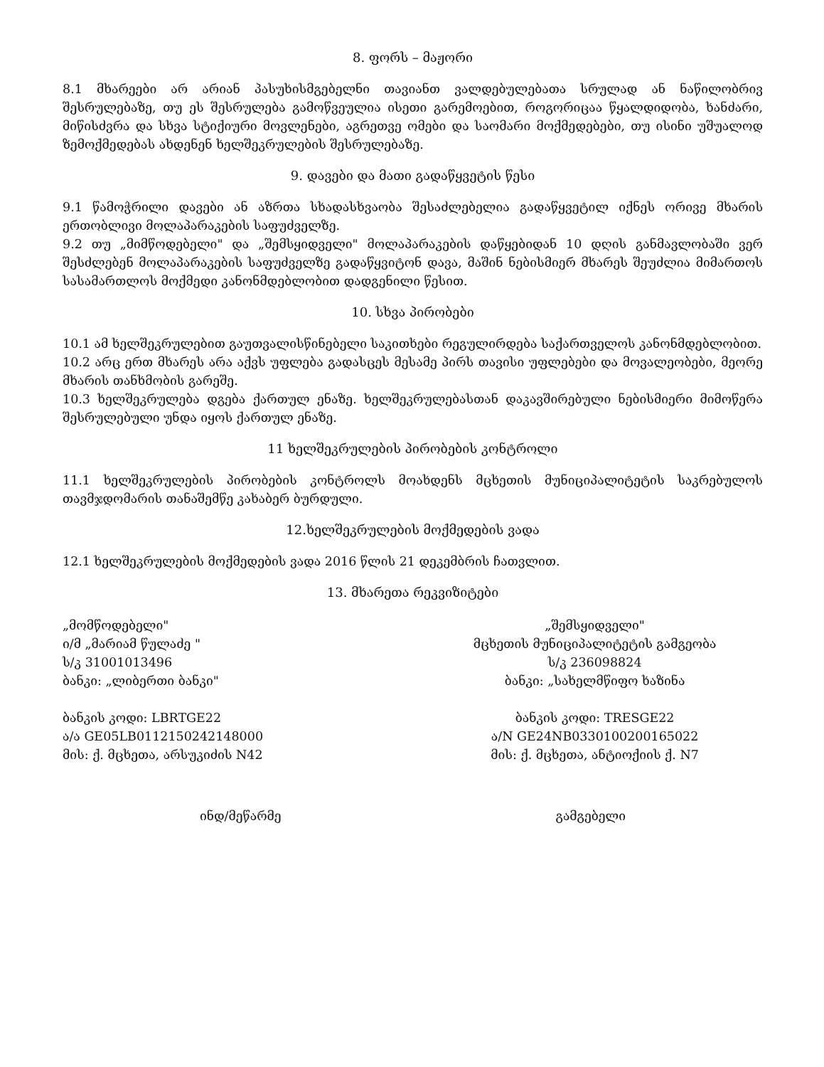8. ფორს – მაჟორი
8.1 მხარეები არ არიან პასუხისმგებელნი თავიანთ ვალდებულებათა სრულად ან ნაწილობრივ შესრულებაზე, თუ ეს შესრულება გამოწვეულია ისეთი გარემოებით, როგორიცაა წყალდიდობა, ხანძარი, მიწისძვრა და სხვა სტიქიური მოვლენები, აგრეთვე ომები და საომარი მოქმედებები, თუ ისინი უშუალოდ ზემოქმედებას ახდენენ ხელშეკრულების შესრულებაზე.
9. დავები და მათი გადაწყვეტის წესი
9.1 წამოჭრილი დავები ან აზრთა სხადასხვაობა შესაძლებელია გადაწყვეტილ იქნეს ორივე მხარის ერთობლივი მოლაპარაკების საფუძველზე.
9.2 თუ „მიმწოდებელი" და „შემსყიდველი" მოლაპარაკების დაწყებიდან 10 დღის განმავლობაში ვერ შესძლებენ მოლაპარაკების საფუძველზე გადაწყვიტონ დავა, მაშინ ნებისმიერ მხარეს შეუძლია მიმართოს სასამართლოს მოქმედი კანონმდებლობით დადგენილი წესით.
10. სხვა პირობები
10.1 ამ ხელშეკრულებით გაუთვალისწინებელი საკითხები რეგულირდება საქართველოს კანონმდებლობით.
10.2 არც ერთ მხარეს არა აქვს უფლება გადასცეს მესამე პირს თავისი უფლებები და მოვალეობები, მეორე მხარის თანხმობის გარეშე.
10.3 ხელშეკრულება დგება ქართულ ენაზე. ხელშეკრულებასთან დაკავშირებული ნებისმიერი მიმოწერა შესრულებული უნდა იყოს ქართულ ენაზე.
11 ხელშეკრულების პირობების კონტროლი
11.1 ხელშეკრულების პირობების კონტროლს მოახდენს მცხეთის მუნიციპალიტეტის საკრებულოს თავმჯდომარის თანაშემწე კახაბერ ბურდული.
12.ხელშეკრულების მოქმედების ვადა
12.1 ხელშეკრულების მოქმედების ვადა 2016 წლის 21 დეკემბრის ჩათვლით.
13. მხარეთა რეკვიზიტები
„მომწოდებელი"
ი/მ „მარიამ წულაძე "
ს/კ 31001013496
ბანკი: „ლიბერთი ბანკი"
ბანკის კოდი: LBRTGE22
ა/ა GE05LB0112150242148000
მის: ქ. მცხეთა, არსუკიძის N42
„შემსყიდველი"
მცხეთის მუნიციპალიტეტის გამგეობა
ს/კ 236098824
ბანკი: „სახელმწიფო ხაზინა
ბანკის კოდი: TRESGE22
ა/N GE24NB0330100200165022
მის: ქ. მცხეთა, ანტიოქიის ქ. N7
ინდ/მეწარმე გამგებელი